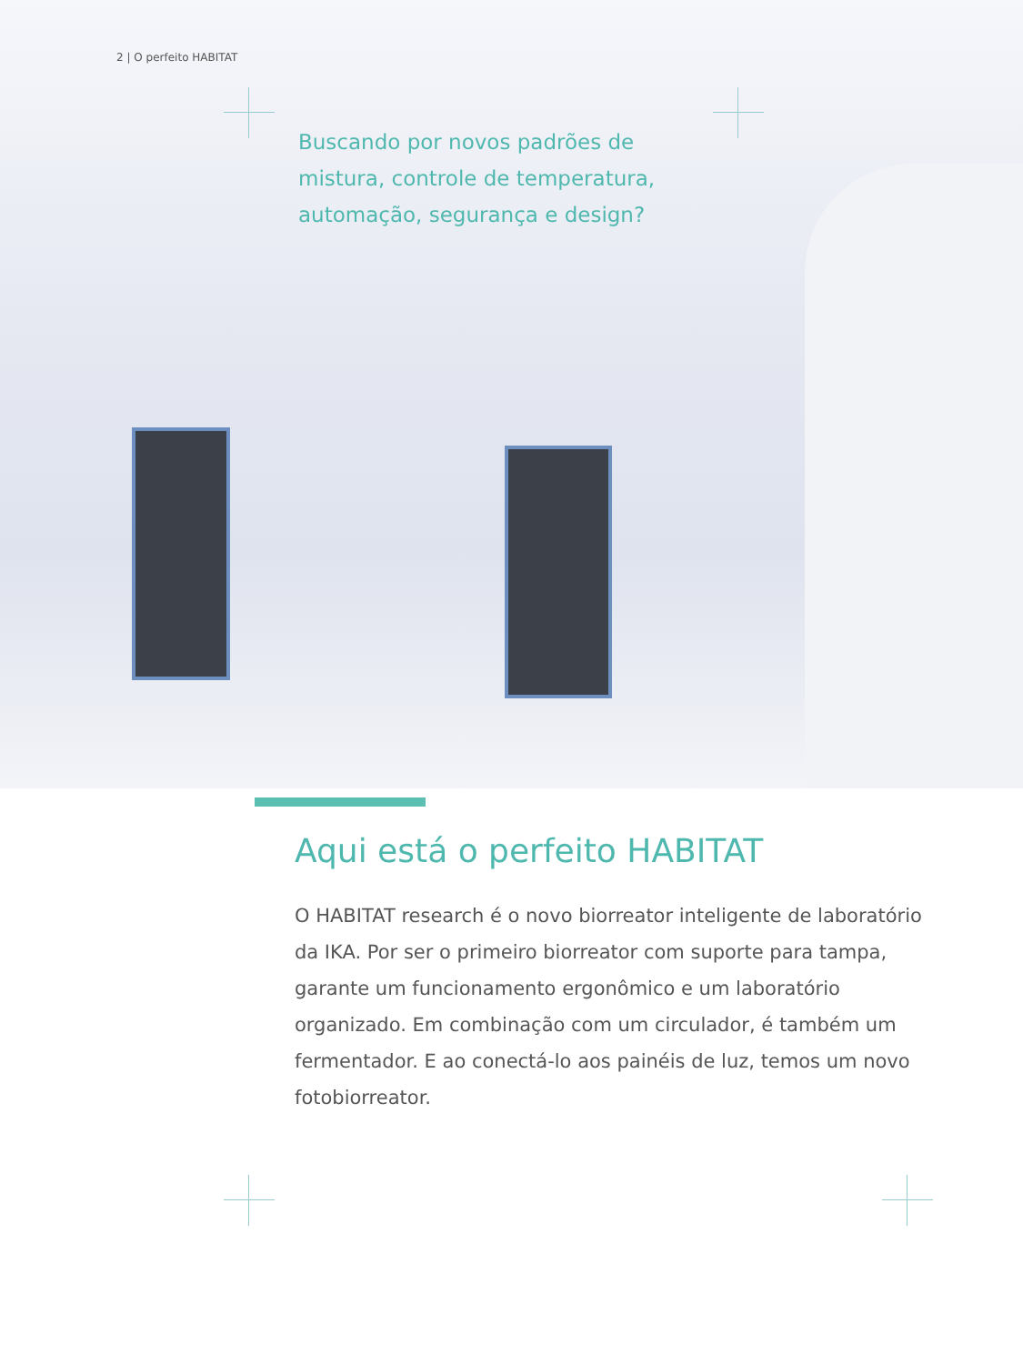2 | O perfeito HABITAT
Buscando por novos padrões de mistura, controle de temperatura, automação, segurança e design?
Aqui está o perfeito HABITAT
O HABITAT research é o novo biorreator inteligente de laboratório da IKA. Por ser o primeiro biorreator com suporte para tampa, garante um funcionamento ergonômico e um laboratório organizado. Em combinação com um circulador, é também um fermentador. E ao conectá-lo aos painéis de luz, temos um novo fotobiorreator.